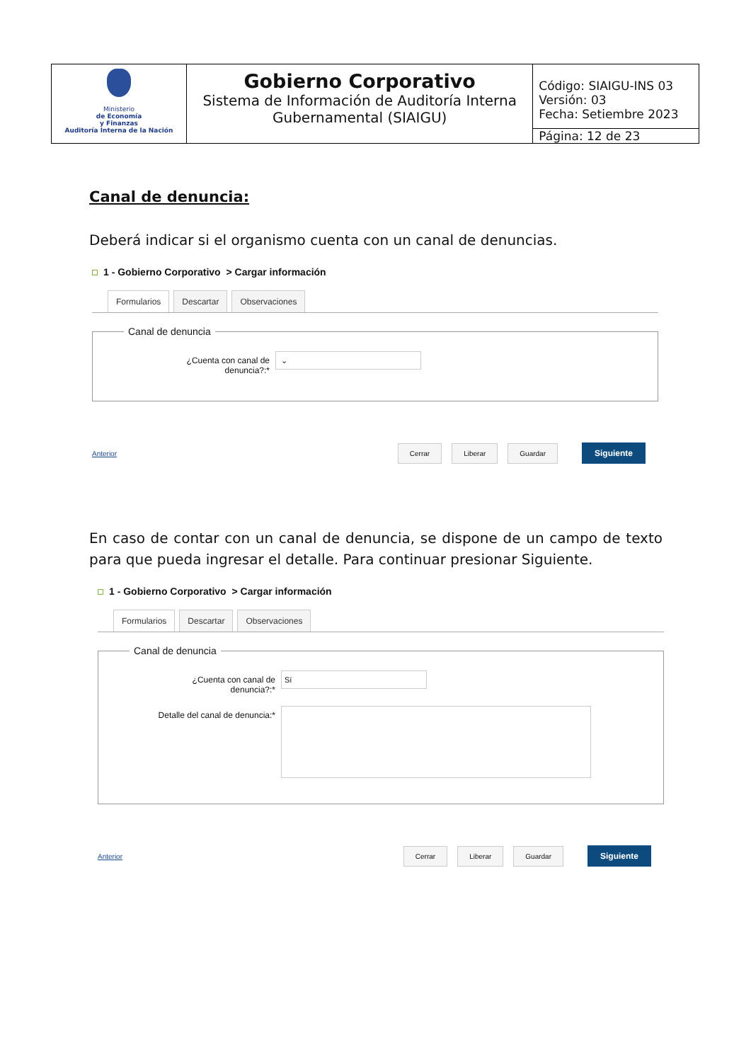| Ministerio de Economía y Finanzas Auditoría Interna de la Nación | Gobierno Corporativo Sistema de Información de Auditoría Interna Gubernamental (SIAIGU) | Código: SIAIGU-INS 03 Versión: 03 Fecha: Setiembre 2023 |
| | | Página: 12 de 23 |
Canal de denuncia:
Deberá indicar si el organismo cuenta con un canal de denuncias.
1 - Gobierno Corporativo > Cargar información
Formularios Descartar Observaciones
Canal de denuncia
¿Cuenta con canal de denuncia?:*
⌄
Anterior Cerrar Liberar Guardar Siguiente
En caso de contar con un canal de denuncia, se dispone de un campo de texto para que pueda ingresar el detalle. Para continuar presionar Siguiente.
1 - Gobierno Corporativo > Cargar información
Formularios Descartar Observaciones
Canal de denuncia
¿Cuenta con canal de denuncia?:*
Sí
Detalle del canal de denuncia:*
Anterior Cerrar Liberar Guardar Siguiente